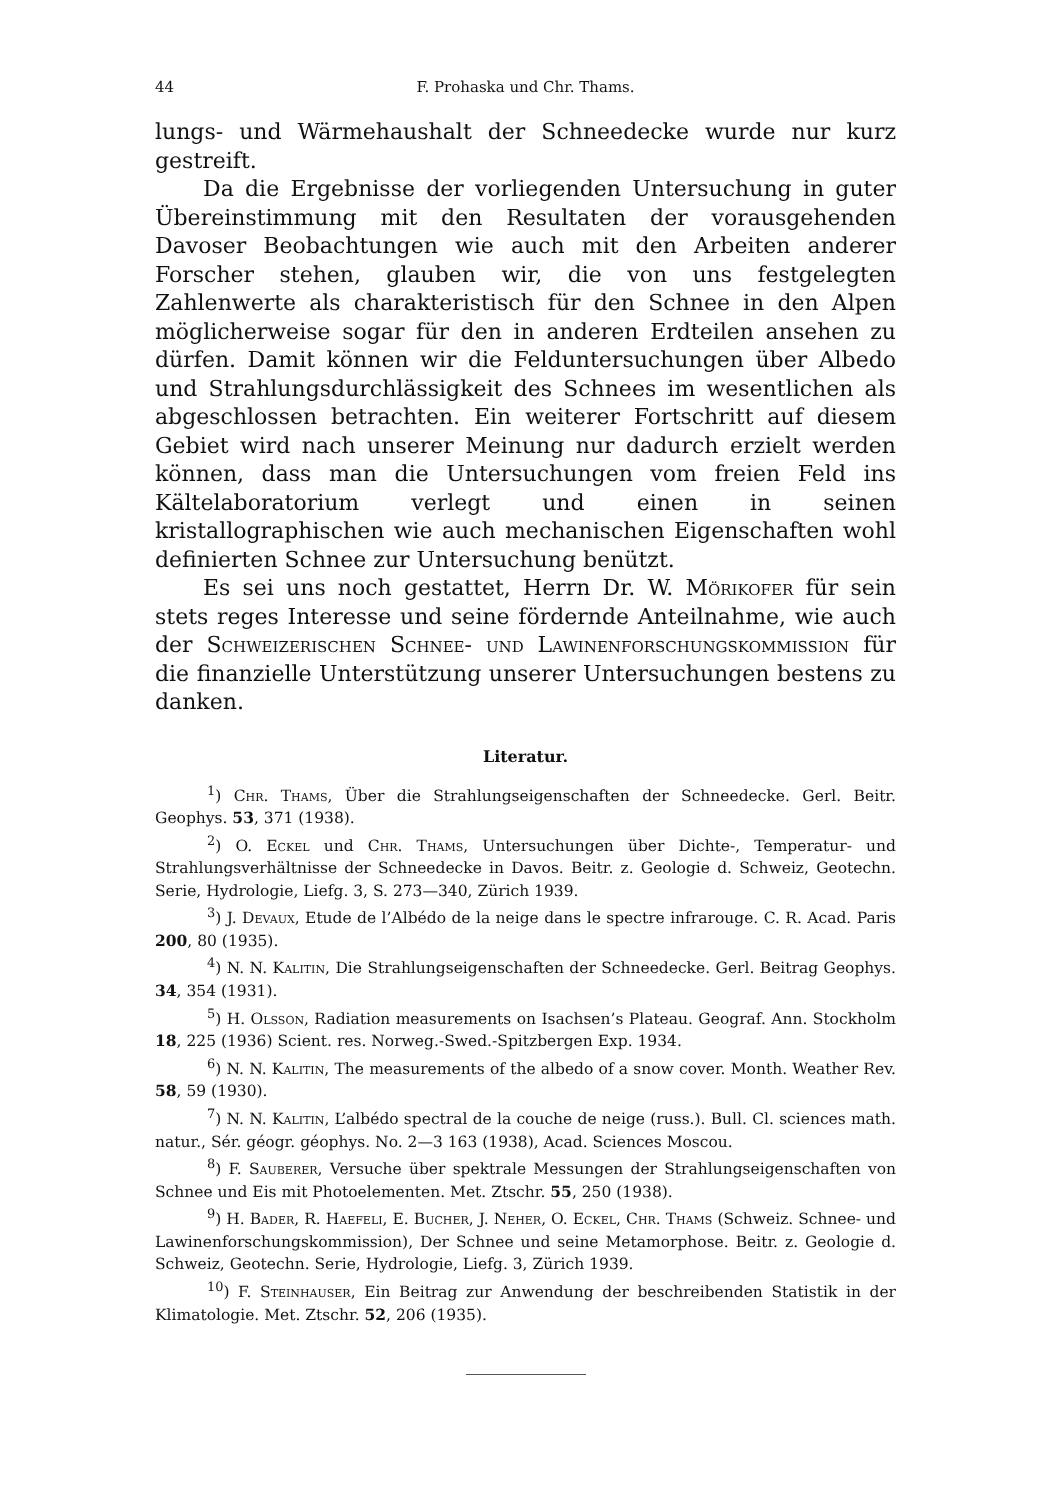44 F. Prohaska und Chr. Thams.
lungs- und Wärmehaushalt der Schneedecke wurde nur kurz gestreift.
Da die Ergebnisse der vorliegenden Untersuchung in guter Übereinstimmung mit den Resultaten der vorausgehenden Davoser Beobachtungen wie auch mit den Arbeiten anderer Forscher stehen, glauben wir, die von uns festgelegten Zahlenwerte als charakteristisch für den Schnee in den Alpen möglicherweise sogar für den in anderen Erdteilen ansehen zu dürfen. Damit können wir die Felduntersuchungen über Albedo und Strahlungsdurchlässigkeit des Schnees im wesentlichen als abgeschlossen betrachten. Ein weiterer Fortschritt auf diesem Gebiet wird nach unserer Meinung nur dadurch erzielt werden können, dass man die Untersuchungen vom freien Feld ins Kältelaboratorium verlegt und einen in seinen kristallographischen wie auch mechanischen Eigenschaften wohl definierten Schnee zur Untersuchung benützt.
Es sei uns noch gestattet, Herrn Dr. W. Mörikofer für sein stets reges Interesse und seine fördernde Anteilnahme, wie auch der Schweizerischen Schnee- und Lawinenforschungskommission für die finanzielle Unterstützung unserer Untersuchungen bestens zu danken.
Literatur.
<sup>1</sup>) Chr. Thams, Über die Strahlungseigenschaften der Schneedecke. Gerl. Beitr. Geophys. 53, 371 (1938).
<sup>2</sup>) O. Eckel und Chr. Thams, Untersuchungen über Dichte-, Temperatur- und Strahlungsverhältnisse der Schneedecke in Davos. Beitr. z. Geologie d. Schweiz, Geotechn. Serie, Hydrologie, Liefg. 3, S. 273—340, Zürich 1939.
<sup>3</sup>) J. Devaux, Etude de l’Albédo de la neige dans le spectre infrarouge. C. R. Acad. Paris 200, 80 (1935).
<sup>4</sup>) N. N. Kalitin, Die Strahlungseigenschaften der Schneedecke. Gerl. Beitrag Geophys. 34, 354 (1931).
<sup>5</sup>) H. Olsson, Radiation measurements on Isachsen’s Plateau. Geograf. Ann. Stockholm 18, 225 (1936) Scient. res. Norweg.-Swed.-Spitzbergen Exp. 1934.
<sup>6</sup>) N. N. Kalitin, The measurements of the albedo of a snow cover. Month. Weather Rev. 58, 59 (1930).
<sup>7</sup>) N. N. Kalitin, L’albédo spectral de la couche de neige (russ.). Bull. Cl. sciences math. natur., Sér. géogr. géophys. No. 2—3 163 (1938), Acad. Sciences Moscou.
<sup>8</sup>) F. Sauberer, Versuche über spektrale Messungen der Strahlungseigenschaften von Schnee und Eis mit Photoelementen. Met. Ztschr. 55, 250 (1938).
<sup>9</sup>) H. Bader, R. Haefeli, E. Bucher, J. Neher, O. Eckel, Chr. Thams (Schweiz. Schnee- und Lawinenforschungskommission), Der Schnee und seine Metamorphose. Beitr. z. Geologie d. Schweiz, Geotechn. Serie, Hydrologie, Liefg. 3, Zürich 1939.
<sup>10</sup>) F. Steinhauser, Ein Beitrag zur Anwendung der beschreibenden Statistik in der Klimatologie. Met. Ztschr. 52, 206 (1935).